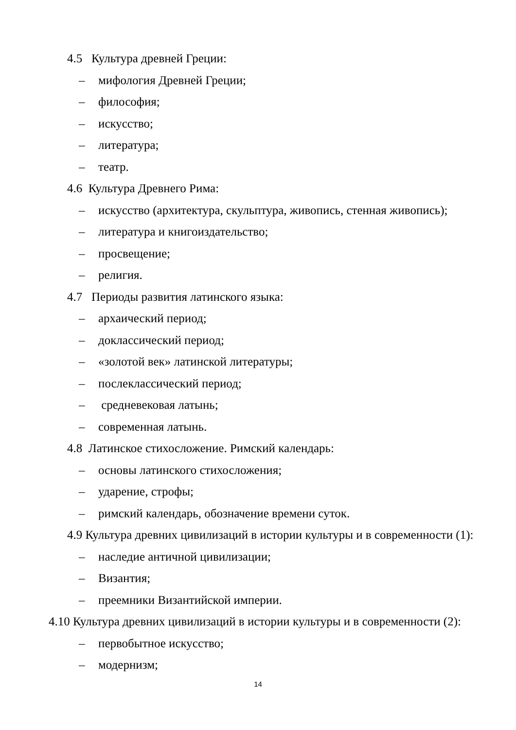4.5 Культура древней Греции:
– мифология Древней Греции;
– философия;
– искусство;
– литература;
– театр.
4.6 Культура Древнего Рима:
– искусство (архитектура, скульптура, живопись, стенная живопись);
– литература и книгоиздательство;
– просвещение;
– религия.
4.7 Периоды развития латинского языка:
– архаический период;
– доклассический период;
– «золотой век» латинской литературы;
– послеклассический период;
– средневековая латынь;
– современная латынь.
4.8 Латинское стихосложение. Римский календарь:
– основы латинского стихосложения;
– ударение, строфы;
– римский календарь, обозначение времени суток.
4.9 Культура древних цивилизаций в истории культуры и в современности (1):
– наследие античной цивилизации;
– Византия;
– преемники Византийской империи.
4.10 Культура древних цивилизаций в истории культуры и в современности (2):
– первобытное искусство;
– модернизм;
14